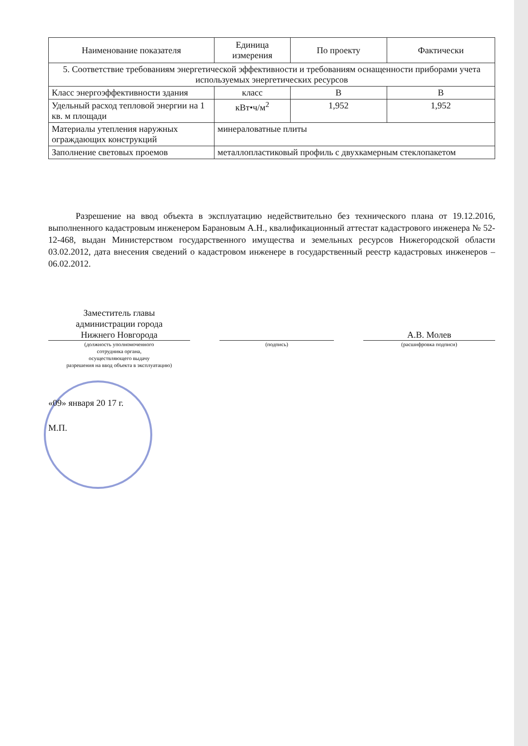| Наименование показателя | Единица измерения | По проекту | Фактически |
| --- | --- | --- | --- |
| 5. Соответствие требованиям энергетической эффективности и требованиям оснащенности приборами учета используемых энергетических ресурсов | | | |
| Класс энергоэффективности здания | класс | В | В |
| Удельный расход тепловой энергии на 1 кв. м площади | кВт•ч/м<sup>2</sup> | 1,952 | 1,952 |
| Материалы утепления наружных ограждающих конструкций | минераловатные плиты | | |
| Заполнение световых проемов | металлопластиковый профиль с двухкамерным стеклопакетом | | |
Разрешение на ввод объекта в эксплуатацию недействительно без технического плана от 19.12.2016, выполненного кадастровым инженером Барановым А.Н., квалификационный аттестат кадастрового инженера № 52-12-468, выдан Министерством государственного имущества и земельных ресурсов Нижегородской области 03.02.2012, дата внесения сведений о кадастровом инженере в государственный реестр кадастровых инженеров – 06.02.2012.
Заместитель главы
администрации города
Нижнего Новгорода
(должность уполномоченного
сотрудника органа,
осуществляющего выдачу
разрешения на ввод объекта в эксплуатацию)
(подпись)
А.В. Молев
(расшифровка подписи)
«09» января 20 17 г.
М.П.